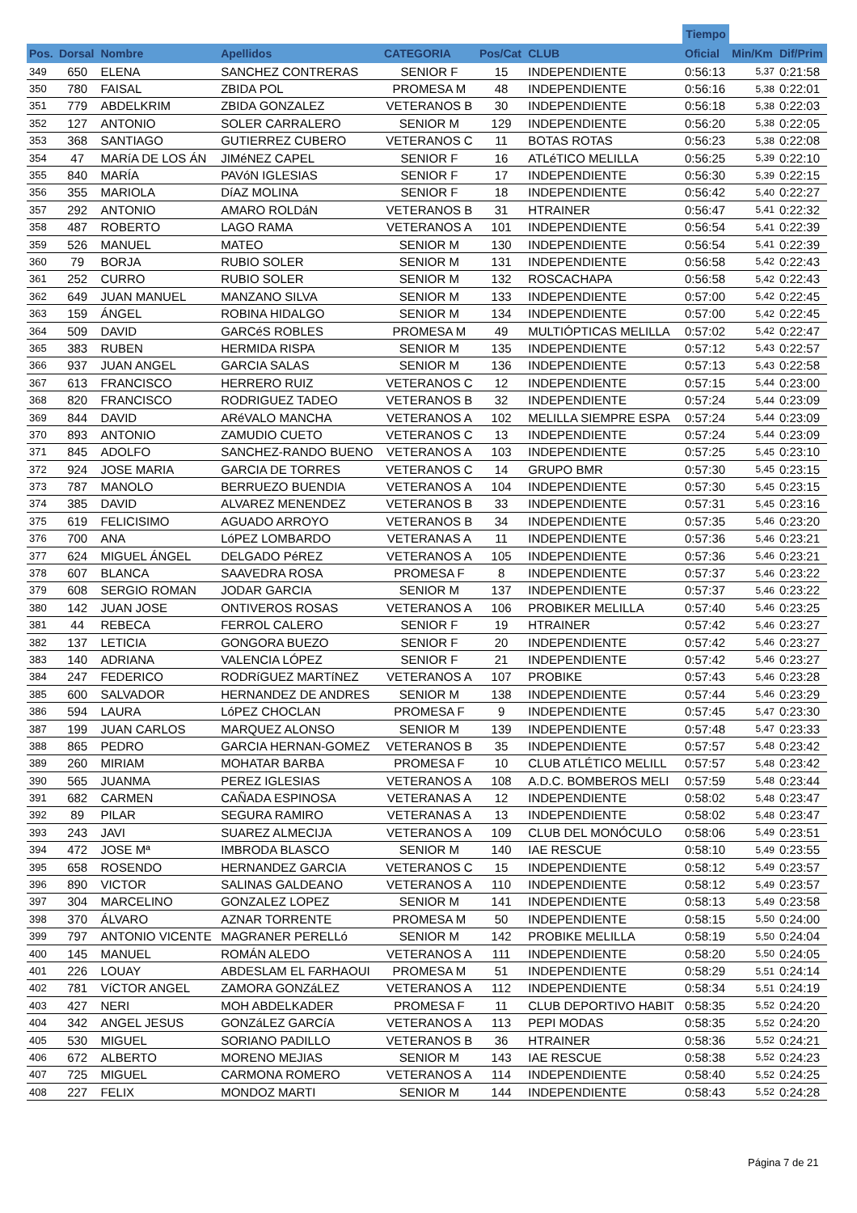| | | | | | | | Tiempo | | |
| --- | --- | --- | --- | --- | --- | --- | --- | --- | --- |
| Pos. | Dorsal | Nombre | Apellidos | CATEGORIA | Pos/Cat | CLUB | Oficial | Min/Km | Dif/Prim |
| 349 | 650 | ELENA | SANCHEZ CONTRERAS | SENIOR F | 15 | INDEPENDIENTE | 0:56:13 | 5,37 | 0:21:58 |
| 350 | 780 | FAISAL | ZBIDA POL | PROMESA M | 48 | INDEPENDIENTE | 0:56:16 | 5,38 | 0:22:01 |
| 351 | 779 | ABDELKRIM | ZBIDA GONZALEZ | VETERANOS B | 30 | INDEPENDIENTE | 0:56:18 | 5,38 | 0:22:03 |
| 352 | 127 | ANTONIO | SOLER CARRALERO | SENIOR M | 129 | INDEPENDIENTE | 0:56:20 | 5,38 | 0:22:05 |
| 353 | 368 | SANTIAGO | GUTIERREZ CUBERO | VETERANOS C | 11 | BOTAS ROTAS | 0:56:23 | 5,38 | 0:22:08 |
| 354 | 47 | MARíA DE LOS ÁN | JIMéNEZ CAPEL | SENIOR F | 16 | ATLéTICO MELILLA | 0:56:25 | 5,39 | 0:22:10 |
| 355 | 840 | MARÍA | PAVóN IGLESIAS | SENIOR F | 17 | INDEPENDIENTE | 0:56:30 | 5,39 | 0:22:15 |
| 356 | 355 | MARIOLA | DíAZ MOLINA | SENIOR F | 18 | INDEPENDIENTE | 0:56:42 | 5,40 | 0:22:27 |
| 357 | 292 | ANTONIO | AMARO ROLDáN | VETERANOS B | 31 | HTRAINER | 0:56:47 | 5,41 | 0:22:32 |
| 358 | 487 | ROBERTO | LAGO RAMA | VETERANOS A | 101 | INDEPENDIENTE | 0:56:54 | 5,41 | 0:22:39 |
| 359 | 526 | MANUEL | MATEO | SENIOR M | 130 | INDEPENDIENTE | 0:56:54 | 5,41 | 0:22:39 |
| 360 | 79 | BORJA | RUBIO SOLER | SENIOR M | 131 | INDEPENDIENTE | 0:56:58 | 5,42 | 0:22:43 |
| 361 | 252 | CURRO | RUBIO SOLER | SENIOR M | 132 | ROSCACHAPA | 0:56:58 | 5,42 | 0:22:43 |
| 362 | 649 | JUAN MANUEL | MANZANO SILVA | SENIOR M | 133 | INDEPENDIENTE | 0:57:00 | 5,42 | 0:22:45 |
| 363 | 159 | ÁNGEL | ROBINA HIDALGO | SENIOR M | 134 | INDEPENDIENTE | 0:57:00 | 5,42 | 0:22:45 |
| 364 | 509 | DAVID | GARCéS ROBLES | PROMESA M | 49 | MULTIÓPTICAS MELILLA | 0:57:02 | 5,42 | 0:22:47 |
| 365 | 383 | RUBEN | HERMIDA RISPA | SENIOR M | 135 | INDEPENDIENTE | 0:57:12 | 5,43 | 0:22:57 |
| 366 | 937 | JUAN ANGEL | GARCIA SALAS | SENIOR M | 136 | INDEPENDIENTE | 0:57:13 | 5,43 | 0:22:58 |
| 367 | 613 | FRANCISCO | HERRERO RUIZ | VETERANOS C | 12 | INDEPENDIENTE | 0:57:15 | 5,44 | 0:23:00 |
| 368 | 820 | FRANCISCO | RODRIGUEZ TADEO | VETERANOS B | 32 | INDEPENDIENTE | 0:57:24 | 5,44 | 0:23:09 |
| 369 | 844 | DAVID | ARéVALO MANCHA | VETERANOS A | 102 | MELILLA SIEMPRE ESPA | 0:57:24 | 5,44 | 0:23:09 |
| 370 | 893 | ANTONIO | ZAMUDIO CUETO | VETERANOS C | 13 | INDEPENDIENTE | 0:57:24 | 5,44 | 0:23:09 |
| 371 | 845 | ADOLFO | SANCHEZ-RANDO BUENO | VETERANOS A | 103 | INDEPENDIENTE | 0:57:25 | 5,45 | 0:23:10 |
| 372 | 924 | JOSE MARIA | GARCIA DE TORRES | VETERANOS C | 14 | GRUPO BMR | 0:57:30 | 5,45 | 0:23:15 |
| 373 | 787 | MANOLO | BERRUEZO BUENDIA | VETERANOS A | 104 | INDEPENDIENTE | 0:57:30 | 5,45 | 0:23:15 |
| 374 | 385 | DAVID | ALVAREZ MENENDEZ | VETERANOS B | 33 | INDEPENDIENTE | 0:57:31 | 5,45 | 0:23:16 |
| 375 | 619 | FELICISIMO | AGUADO ARROYO | VETERANOS B | 34 | INDEPENDIENTE | 0:57:35 | 5,46 | 0:23:20 |
| 376 | 700 | ANA | LóPEZ LOMBARDO | VETERANAS A | 11 | INDEPENDIENTE | 0:57:36 | 5,46 | 0:23:21 |
| 377 | 624 | MIGUEL ÁNGEL | DELGADO PéREZ | VETERANOS A | 105 | INDEPENDIENTE | 0:57:36 | 5,46 | 0:23:21 |
| 378 | 607 | BLANCA | SAAVEDRA ROSA | PROMESA F | 8 | INDEPENDIENTE | 0:57:37 | 5,46 | 0:23:22 |
| 379 | 608 | SERGIO ROMAN | JODAR GARCIA | SENIOR M | 137 | INDEPENDIENTE | 0:57:37 | 5,46 | 0:23:22 |
| 380 | 142 | JUAN JOSE | ONTIVEROS ROSAS | VETERANOS A | 106 | PROBIKER MELILLA | 0:57:40 | 5,46 | 0:23:25 |
| 381 | 44 | REBECA | FERROL CALERO | SENIOR F | 19 | HTRAINER | 0:57:42 | 5,46 | 0:23:27 |
| 382 | 137 | LETICIA | GONGORA BUEZO | SENIOR F | 20 | INDEPENDIENTE | 0:57:42 | 5,46 | 0:23:27 |
| 383 | 140 | ADRIANA | VALENCIA LÓPEZ | SENIOR F | 21 | INDEPENDIENTE | 0:57:42 | 5,46 | 0:23:27 |
| 384 | 247 | FEDERICO | RODRíGUEZ MARTíNEZ | VETERANOS A | 107 | PROBIKE | 0:57:43 | 5,46 | 0:23:28 |
| 385 | 600 | SALVADOR | HERNANDEZ DE ANDRES | SENIOR M | 138 | INDEPENDIENTE | 0:57:44 | 5,46 | 0:23:29 |
| 386 | 594 | LAURA | LóPEZ CHOCLAN | PROMESA F | 9 | INDEPENDIENTE | 0:57:45 | 5,47 | 0:23:30 |
| 387 | 199 | JUAN CARLOS | MARQUEZ ALONSO | SENIOR M | 139 | INDEPENDIENTE | 0:57:48 | 5,47 | 0:23:33 |
| 388 | 865 | PEDRO | GARCIA HERNAN-GOMEZ | VETERANOS B | 35 | INDEPENDIENTE | 0:57:57 | 5,48 | 0:23:42 |
| 389 | 260 | MIRIAM | MOHATAR BARBA | PROMESA F | 10 | CLUB ATLÉTICO MELILL | 0:57:57 | 5,48 | 0:23:42 |
| 390 | 565 | JUANMA | PEREZ IGLESIAS | VETERANOS A | 108 | A.D.C. BOMBEROS MELI | 0:57:59 | 5,48 | 0:23:44 |
| 391 | 682 | CARMEN | CAÑADA ESPINOSA | VETERANAS A | 12 | INDEPENDIENTE | 0:58:02 | 5,48 | 0:23:47 |
| 392 | 89 | PILAR | SEGURA RAMIRO | VETERANAS A | 13 | INDEPENDIENTE | 0:58:02 | 5,48 | 0:23:47 |
| 393 | 243 | JAVI | SUAREZ ALMECIJA | VETERANOS A | 109 | CLUB DEL MONÓCULO | 0:58:06 | 5,49 | 0:23:51 |
| 394 | 472 | JOSE Mª | IMBRODA BLASCO | SENIOR M | 140 | IAE RESCUE | 0:58:10 | 5,49 | 0:23:55 |
| 395 | 658 | ROSENDO | HERNANDEZ GARCIA | VETERANOS C | 15 | INDEPENDIENTE | 0:58:12 | 5,49 | 0:23:57 |
| 396 | 890 | VICTOR | SALINAS GALDEANO | VETERANOS A | 110 | INDEPENDIENTE | 0:58:12 | 5,49 | 0:23:57 |
| 397 | 304 | MARCELINO | GONZALEZ LOPEZ | SENIOR M | 141 | INDEPENDIENTE | 0:58:13 | 5,49 | 0:23:58 |
| 398 | 370 | ÁLVARO | AZNAR TORRENTE | PROMESA M | 50 | INDEPENDIENTE | 0:58:15 | 5,50 | 0:24:00 |
| 399 | 797 | ANTONIO VICENTE | MAGRANER PERELLó | SENIOR M | 142 | PROBIKE MELILLA | 0:58:19 | 5,50 | 0:24:04 |
| 400 | 145 | MANUEL | ROMÁN ALEDO | VETERANOS A | 111 | INDEPENDIENTE | 0:58:20 | 5,50 | 0:24:05 |
| 401 | 226 | LOUAY | ABDESLAM EL FARHAOUI | PROMESA M | 51 | INDEPENDIENTE | 0:58:29 | 5,51 | 0:24:14 |
| 402 | 781 | VíCTOR ANGEL | ZAMORA GONZáLEZ | VETERANOS A | 112 | INDEPENDIENTE | 0:58:34 | 5,51 | 0:24:19 |
| 403 | 427 | NERI | MOH ABDELKADER | PROMESA F | 11 | CLUB DEPORTIVO HABIT | 0:58:35 | 5,52 | 0:24:20 |
| 404 | 342 | ANGEL JESUS | GONZáLEZ GARCíA | VETERANOS A | 113 | PEPI MODAS | 0:58:35 | 5,52 | 0:24:20 |
| 405 | 530 | MIGUEL | SORIANO PADILLO | VETERANOS B | 36 | HTRAINER | 0:58:36 | 5,52 | 0:24:21 |
| 406 | 672 | ALBERTO | MORENO MEJIAS | SENIOR M | 143 | IAE RESCUE | 0:58:38 | 5,52 | 0:24:23 |
| 407 | 725 | MIGUEL | CARMONA ROMERO | VETERANOS A | 114 | INDEPENDIENTE | 0:58:40 | 5,52 | 0:24:25 |
| 408 | 227 | FELIX | MONDOZ MARTI | SENIOR M | 144 | INDEPENDIENTE | 0:58:43 | 5,52 | 0:24:28 |
Página 7 de 21